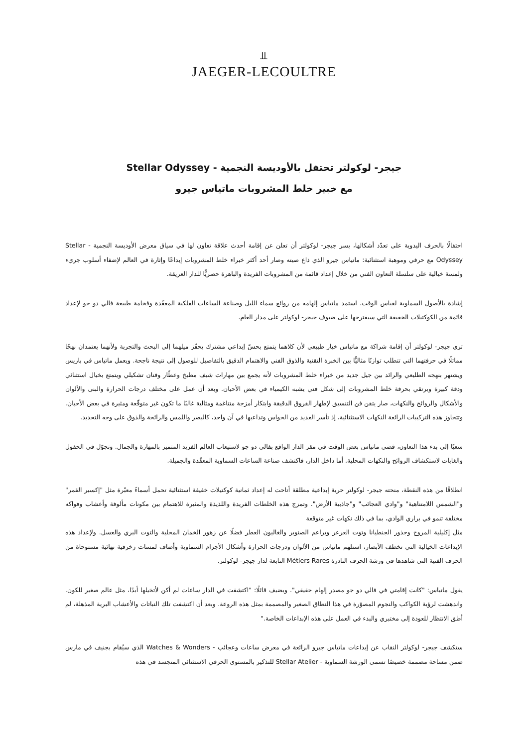⫫
JAEGER-LECOULTRE
جيجر- لوكولتر تحتفل بالأوديسة النجمية - Stellar Odyssey
مع خبير خلط المشروبات ماتياس جيرو
احتفالًا بالحرف اليدوية على تعدّد أشكالها، يسر جيجر- لوكولتر أن تعلن عن إقامة أحدث علاقة تعاون لها في سياق معرض الأوديسة النجمية - Stellar Odyssey مع حرفي وموهبة استثنائية: ماتياس جيرو الذي ذاع صيته وصار أحد أكثر خبراء خلط المشروبات إبداعًا وإثارة في العالم لإضفاء أسلوب جريء ولمسة خيالية على سلسلة التعاون الفني من خلال إعداد قائمة من المشروبات الفريدة والباهرة حصريًّا للدار العريقة.
إشادة بالأصول السماوية لقياس الوقت، استمد ماتياس إلهامه من روائع سماء الليل وصناعة الساعات الفلكية المعقّدة وفخامة طبيعة فالي دو جو لإعداد قائمة من الكوكتيلات الخفيفة التي سيقترحها على ضيوف جيجر- لوكولتر على مدار العام.
ترى جيجر- لوكولتر أن إقامة شراكة مع ماتياس خيار طبيعي لأن كلاهما يتمتع بحسّ إبداعي مشترك يحفّز ميلهما إلى البحث والتجربة ولأنهما يعتمدان نهجًا مماثلًا في حرفتهما التي تتطلب توازنًا مثاليًّا بين الخبرة التقنية والذوق الفني والاهتمام الدقيق بالتفاصيل للوصول إلى نتيجة ناجحة. ويعمل ماتياس في باريس ويشتهر بنهجه الطليعي والرائد بين جيل جديد من خبراء خلط المشروبات لأنه يجمع بين مهارات شيف مطبخ وعطّار وفنان تشكيلي ويتمتع بخيال استثنائي ودقة كبيرة ويرتقي بحرفة خلط المشروبات إلى شكل فني يشبه الكيمياء في بعض الأحيان. وبعد أن عمل على مختلف درجات الحرارة والبنى والألوان والأشكال والروائح والنكهات، صار يتقن فن التنسيق لإظهار الفروق الدقيقة وابتكار أمزجة متناغمة ومثالية غالبًا ما تكون غير متوقّعة ومثيرة في بعض الأحيان. وتتجاوز هذه التركيبات الرائعة النكهات الاستثنائية، إذ تأسر العديد من الحواس وتداعبها في آن واحد، كالبصر واللمس والرائحة والذوق على وجه التحديد.
سعيًا إلى بدء هذا التعاون، قضى ماتياس بعض الوقت في مقر الدار الواقع بفالي دو جو لاستيعاب العالم الفريد المتميز بالمهارة والجمال. وتجوّل في الحقول والغابات لاستكشاف الروائح والنكهات المحلية. أما داخل الدار، فاكتشف صناعة الساعات السماوية المعقّدة والجميلة.
انطلاقًا من هذه النقطة، منحته جيجر- لوكولتر حرية إبداعية مطلقة أتاحت له إعداد ثمانية كوكتيلات خفيفة استثنائية تحمل أسماءً معبّرة مثل "إكسير القمر" و"الشمس اللامتناهية" و"وادي العجائب" و"جاذبية الأرض". وتمزج هذه الخلطات الفريدة واللذيذة والمثيرة للاهتمام بين مكونات مألوفة وأعشاب وفواكه مختلفة تنمو في براري الوادي، بما في ذلك نكهات غير متوقعة
مثل إكليلية المروج وجذور الجنطيانا وتوت العرعر وبراعم الصنوبر والغاليون العطر فضلًا عن زهور الخمان المحلية والتوت البري والعسل. ولإعداد هذه الإبداعات الخيالية التي تخطف الأبصار، استلهم ماتياس من الألوان ودرجات الحرارة وأشكال الأجرام السماوية وأضاف لمسات زخرفية نهائية مستوحاة من الحرف الفنية التي شاهدها في ورشة الحرف النادرة Métiers Rares التابعة لدار جيجر- لوكولتر.
يقول ماتياس: "كانت إقامتي في فالي دو جو مصدر إلهام حقيقي". ويضيف قائلًا: "اكتشفت في الدار ساعات لم أكن لأتخيلها أبدًا، مثل عالم صغير للكون. واندهشت لرؤية الكواكب والنجوم المصوّرة في هذا النطاق الصغير والمصممة بمثل هذه الروعة. وبعد أن اكتشفت تلك النباتات والأعشاب البرية المذهلة، لم أطق الانتظار للعودة إلى مختبري والبدء في العمل على هذه الإبداعات الخاصة."
ستكشف جيجر- لوكولتر النقاب عن إبداعات ماتياس جيرو الرائعة في معرض ساعات وعجائب - Watches & Wonders الذي سيُقام بجنيف في مارس ضمن مساحة مصممة خصيصًا تسمى الورشة السماوية - Stellar Atelier للتذكير بالمستوى الحرفي الاستثنائي المتجسد في هذه